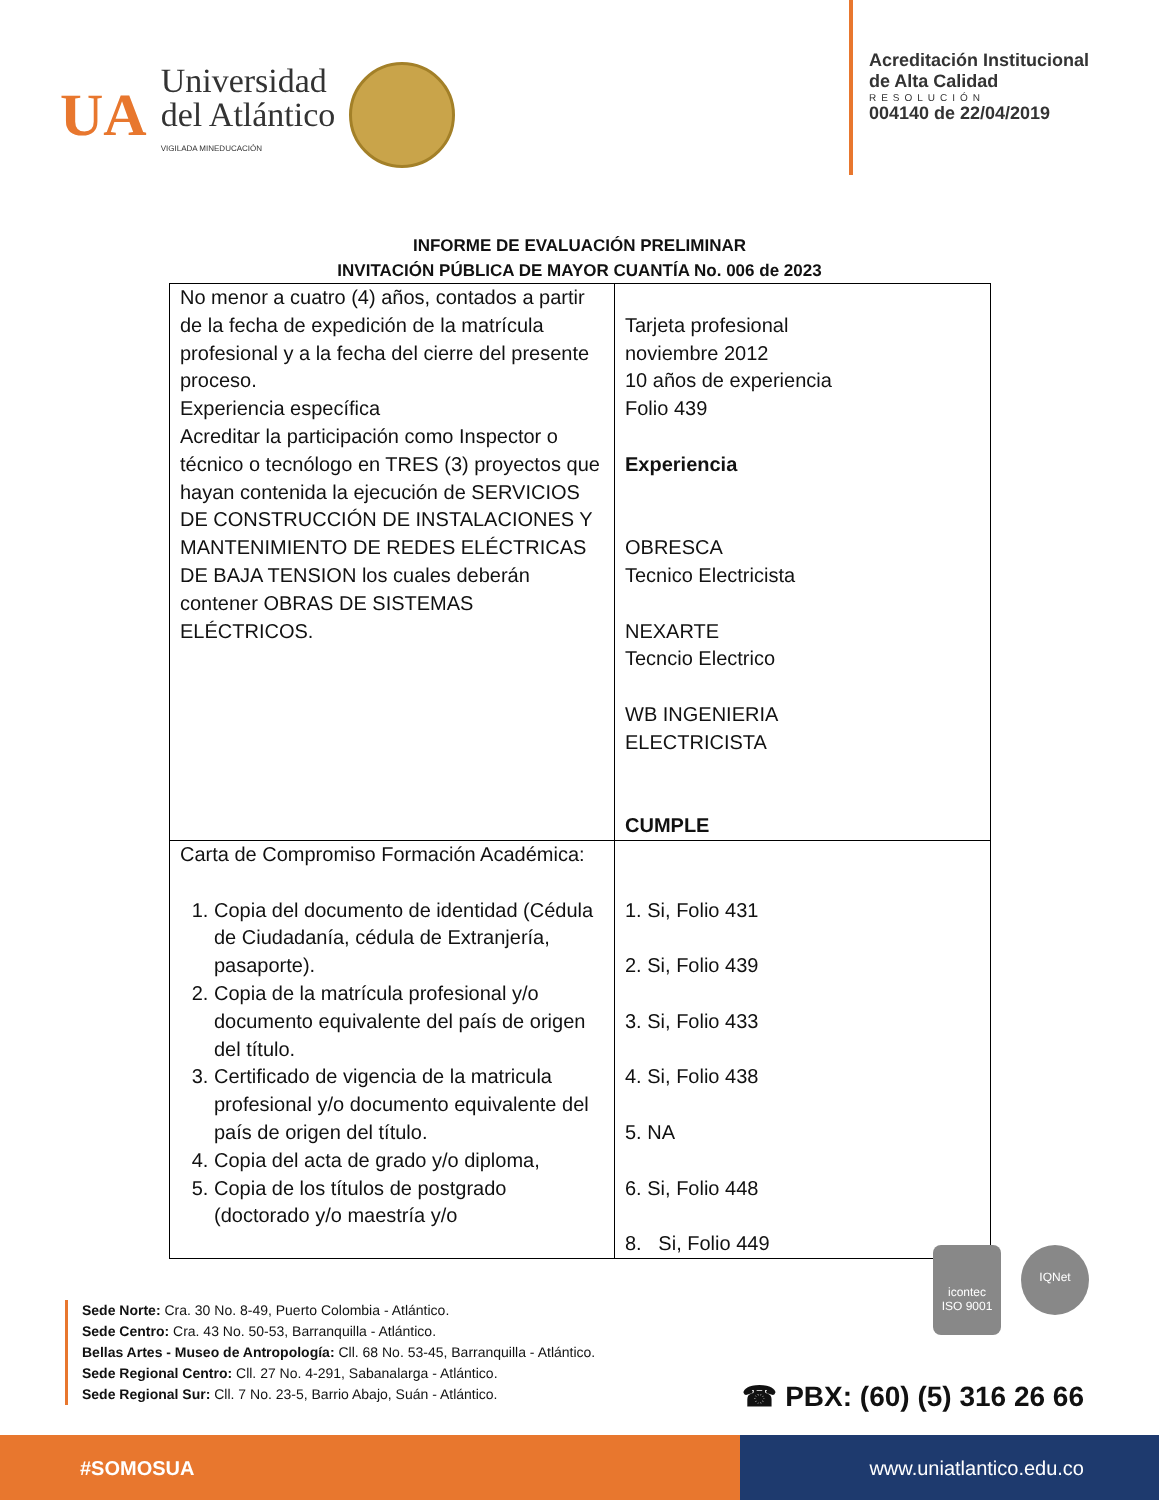UA
Universidad
del Atlántico
VIGILADA MINEDUCACIÓN
Acreditación Institucional
de Alta Calidad
RESOLUCIÓN
004140 de 22/04/2019
INFORME DE EVALUACIÓN PRELIMINAR
INVITACIÓN PÚBLICA DE MAYOR CUANTÍA No. 006 de 2023
| No menor a cuatro (4) años, contados a partir de la fecha de expedición de la matrícula profesional y a la fecha del cierre del presente proceso. Experiencia específica Acreditar la participación como Inspector o técnico o tecnólogo en TRES (3) proyectos que hayan contenida la ejecución de SERVICIOS DE CONSTRUCCIÓN DE INSTALACIONES Y MANTENIMIENTO DE REDES ELÉCTRICAS DE BAJA TENSION los cuales deberán contener OBRAS DE SISTEMAS ELÉCTRICOS. | Tarjeta profesional noviembre 2012 10 años de experiencia Folio 439 Experiencia OBRESCA Tecnico Electricista NEXARTE Tecncio Electrico WB INGENIERIA ELECTRICISTA CUMPLE |
| Carta de Compromiso Formación Académica: 1. Copia del documento de identidad (Cédula de Ciudadanía, cédula de Extranjería, pasaporte). 2. Copia de la matrícula profesional y/o documento equivalente del país de origen del título. 3. Certificado de vigencia de la matricula profesional y/o documento equivalente del país de origen del título. 4. Copia del acta de grado y/o diploma, 5. Copia de los títulos de postgrado (doctorado y/o maestría y/o | 1. Si, Folio 431 2. Si, Folio 439 3. Si, Folio 433 4. Si, Folio 438 5. NA 6. Si, Folio 448 8. Si, Folio 449 |
icontec
ISO 9001
IQNet
Sede Norte: Cra. 30 No. 8-49, Puerto Colombia - Atlántico.
Sede Centro: Cra. 43 No. 50-53, Barranquilla - Atlántico.
Bellas Artes - Museo de Antropología: Cll. 68 No. 53-45, Barranquilla - Atlántico.
Sede Regional Centro: Cll. 27 No. 4-291, Sabanalarga - Atlántico.
Sede Regional Sur: Cll. 7 No. 23-5, Barrio Abajo, Suán - Atlántico.
☎ PBX: (60) (5) 316 26 66
#SOMOSUA www.uniatlantico.edu.co